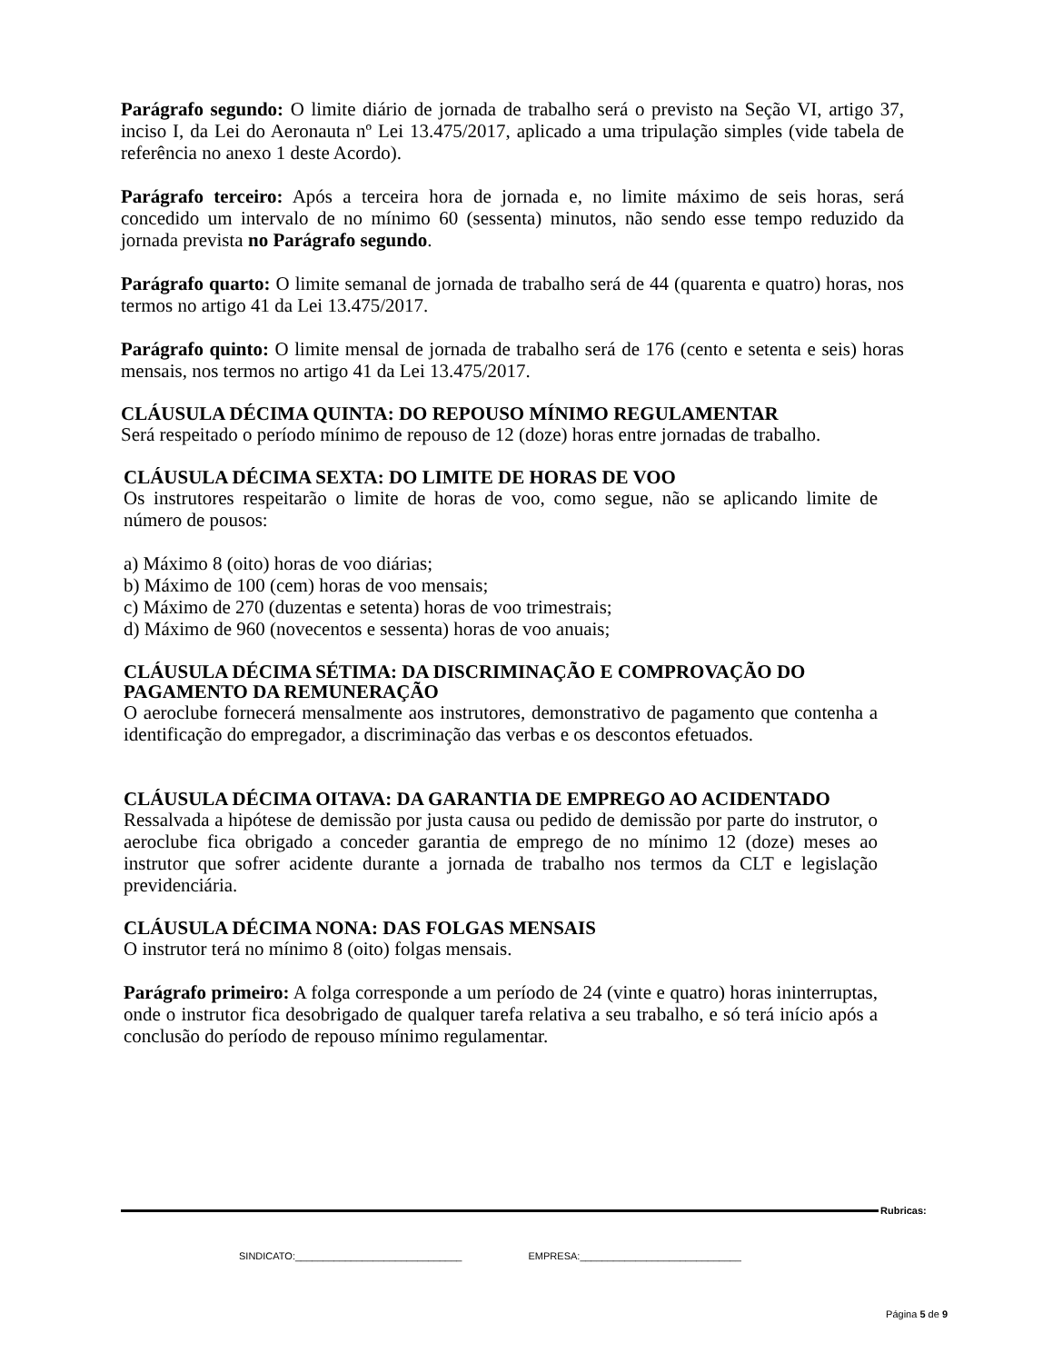Parágrafo segundo: O limite diário de jornada de trabalho será o previsto na Seção VI, artigo 37, inciso I, da Lei do Aeronauta nº Lei 13.475/2017, aplicado a uma tripulação simples (vide tabela de referência no anexo 1 deste Acordo).
Parágrafo terceiro: Após a terceira hora de jornada e, no limite máximo de seis horas, será concedido um intervalo de no mínimo 60 (sessenta) minutos, não sendo esse tempo reduzido da jornada prevista no Parágrafo segundo.
Parágrafo quarto: O limite semanal de jornada de trabalho será de 44 (quarenta e quatro) horas, nos termos no artigo 41 da Lei 13.475/2017.
Parágrafo quinto: O limite mensal de jornada de trabalho será de 176 (cento e setenta e seis) horas mensais, nos termos no artigo 41 da Lei 13.475/2017.
CLÁUSULA DÉCIMA QUINTA: DO REPOUSO MÍNIMO REGULAMENTAR
Será respeitado o período mínimo de repouso de 12 (doze) horas entre jornadas de trabalho.
CLÁUSULA DÉCIMA SEXTA: DO LIMITE DE HORAS DE VOO
Os instrutores respeitarão o limite de horas de voo, como segue, não se aplicando limite de número de pousos:
a) Máximo 8 (oito) horas de voo diárias;
b) Máximo de 100 (cem) horas de voo mensais;
c) Máximo de 270 (duzentas e setenta) horas de voo trimestrais;
d) Máximo de 960 (novecentos e sessenta) horas de voo anuais;
CLÁUSULA DÉCIMA SÉTIMA: DA DISCRIMINAÇÃO E COMPROVAÇÃO DO PAGAMENTO DA REMUNERAÇÃO
O aeroclube fornecerá mensalmente aos instrutores, demonstrativo de pagamento que contenha a identificação do empregador, a discriminação das verbas e os descontos efetuados.
CLÁUSULA DÉCIMA OITAVA: DA GARANTIA DE EMPREGO AO ACIDENTADO
Ressalvada a hipótese de demissão por justa causa ou pedido de demissão por parte do instrutor, o aeroclube fica obrigado a conceder garantia de emprego de no mínimo 12 (doze) meses ao instrutor que sofrer acidente durante a jornada de trabalho nos termos da CLT e legislação previdenciária.
CLÁUSULA DÉCIMA NONA: DAS FOLGAS MENSAIS
O instrutor terá no mínimo 8 (oito) folgas mensais.
Parágrafo primeiro: A folga corresponde a um período de 24 (vinte e quatro) horas ininterruptas, onde o instrutor fica desobrigado de qualquer tarefa relativa a seu trabalho, e só terá início após a conclusão do período de repouso mínimo regulamentar.
Rubricas:
SINDICATO:______________________________ EMPRESA:_____________________________
Página 5 de 9